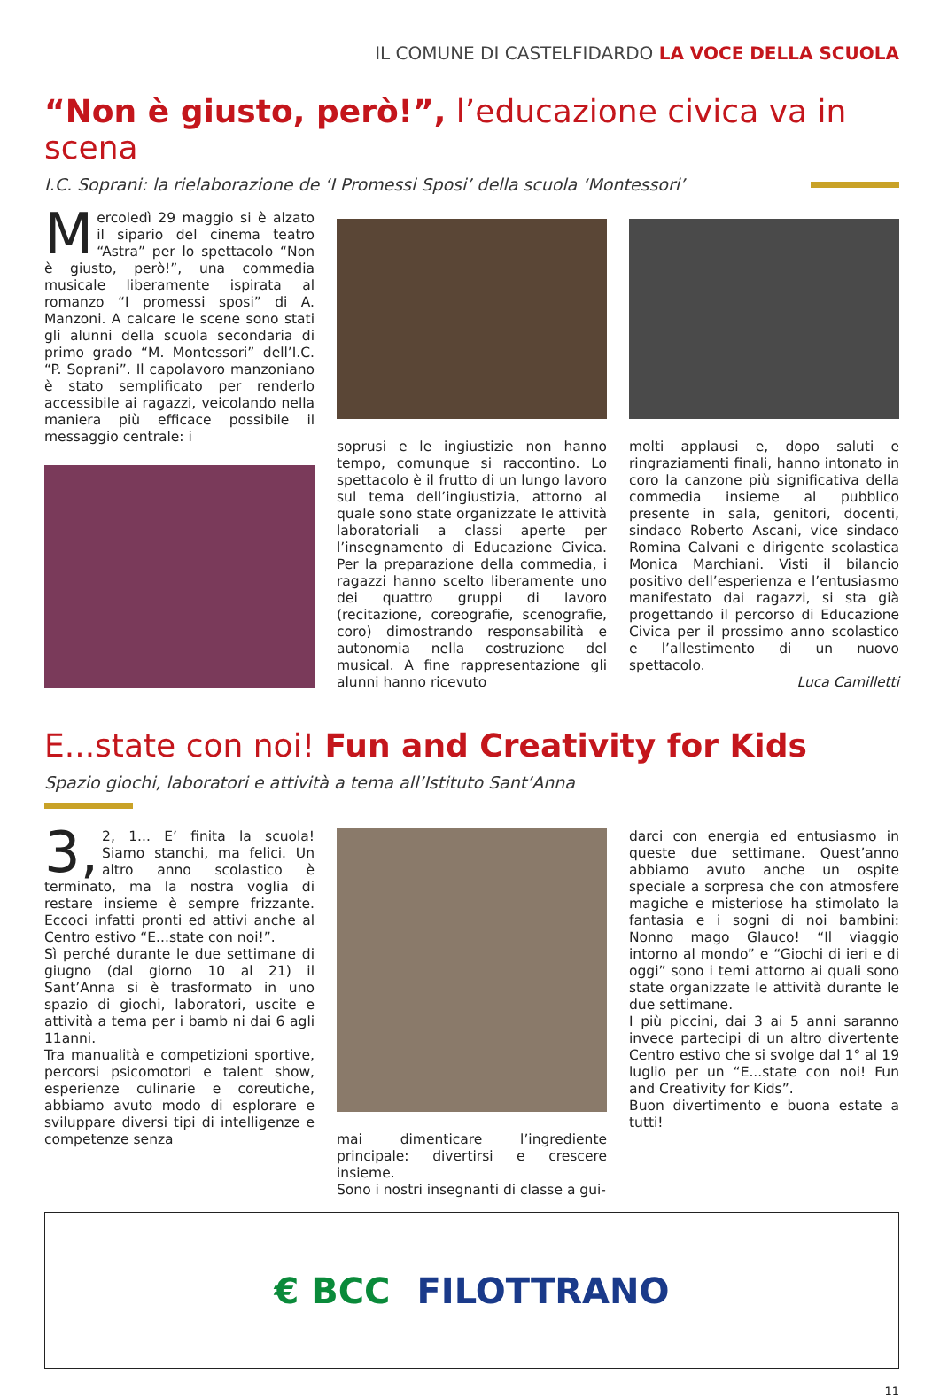IL COMUNE DI CASTELFIDARDO LA VOCE DELLA SCUOLA
“Non è giusto, però!”, l’educazione civica va in scena
I.C. Soprani: la rielaborazione de ‘I Promessi Sposi’ della scuola ‘Montessori’
Mercoledì 29 maggio si è alzato il sipario del cinema teatro “Astra” per lo spettacolo “Non è giusto, però!”, una commedia musicale liberamente ispirata al romanzo “I promessi sposi” di A. Manzoni. A calcare le scene sono stati gli alunni della scuola secondaria di primo grado “M. Montessori” dell’I.C. “P. Soprani”. Il capolavoro manzoniano è stato semplificato per renderlo accessibile ai ragazzi, veicolando nella maniera più efficace possibile il messaggio centrale: i
soprusi e le ingiustizie non hanno tempo, comunque si raccontino. Lo spettacolo è il frutto di un lungo lavoro sul tema dell’ingiustizia, attorno al quale sono state organizzate le attività laboratoriali a classi aperte per l’insegnamento di Educazione Civica. Per la preparazione della commedia, i ragazzi hanno scelto liberamente uno dei quattro gruppi di lavoro (recitazione, coreografie, scenografie, coro) dimostrando responsabilità e autonomia nella costruzione del musical. A fine rappresentazione gli alunni hanno ricevuto
molti applausi e, dopo saluti e ringraziamenti finali, hanno intonato in coro la canzone più significativa della commedia insieme al pubblico presente in sala, genitori, docenti, sindaco Roberto Ascani, vice sindaco Romina Calvani e dirigente scolastica Monica Marchiani. Visti il bilancio positivo dell’esperienza e l’entusiasmo manifestato dai ragazzi, si sta già progettando il percorso di Educazione Civica per il prossimo anno scolastico e l’allestimento di un nuovo spettacolo.
Luca Camilletti
E...state con noi! Fun and Creativity for Kids
Spazio giochi, laboratori e attività a tema all’Istituto Sant’Anna
3, 2, 1... E’ finita la scuola! Siamo stanchi, ma felici. Un altro anno scolastico è terminato, ma la nostra voglia di restare insieme è sempre frizzante. Eccoci infatti pronti ed attivi anche al Centro estivo “E...state con noi!”.
Sì perché durante le due settimane di giugno (dal giorno 10 al 21) il Sant’Anna si è trasformato in uno spazio di giochi, laboratori, uscite e attività a tema per i bamb ni dai 6 agli 11anni.
Tra manualità e competizioni sportive, percorsi psicomotori e talent show, esperienze culinarie e coreutiche, abbiamo avuto modo di esplorare e sviluppare diversi tipi di intelligenze e competenze senza
mai dimenticare l’ingrediente principale: divertirsi e crescere insieme.
Sono i nostri insegnanti di classe a gui-
darci con energia ed entusiasmo in queste due settimane. Quest’anno abbiamo avuto anche un ospite speciale a sorpresa che con atmosfere magiche e misteriose ha stimolato la fantasia e i sogni di noi bambini: Nonno mago Glauco! “Il viaggio intorno al mondo” e “Giochi di ieri e di oggi” sono i temi attorno ai quali sono state organizzate le attività durante le due settimane.
I più piccini, dai 3 ai 5 anni saranno invece partecipi di un altro divertente Centro estivo che si svolge dal 1° al 19 luglio per un “E...state con noi! Fun and Creativity for Kids”.
Buon divertimento e buona estate a tutti!
€ BCC FILOTTRANO
11